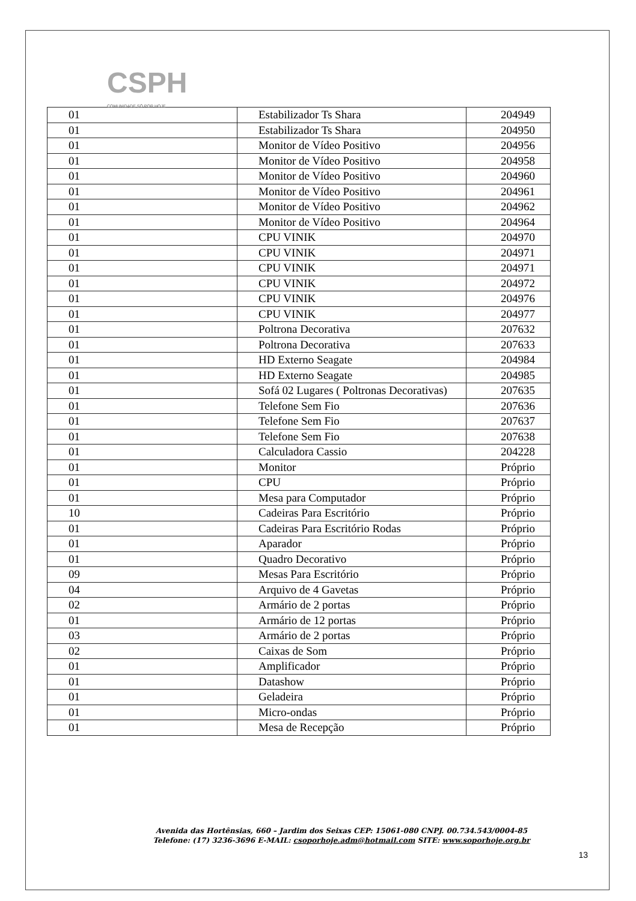CSPH
COMUNIDADE SÓ POR HOJE
| 01 | Estabilizador Ts Shara | 204949 |
| 01 | Estabilizador Ts Shara | 204950 |
| 01 | Monitor de Vídeo Positivo | 204956 |
| 01 | Monitor de Vídeo Positivo | 204958 |
| 01 | Monitor de Vídeo Positivo | 204960 |
| 01 | Monitor de Vídeo Positivo | 204961 |
| 01 | Monitor de Vídeo Positivo | 204962 |
| 01 | Monitor de Vídeo Positivo | 204964 |
| 01 | CPU VINIK | 204970 |
| 01 | CPU VINIK | 204971 |
| 01 | CPU VINIK | 204971 |
| 01 | CPU VINIK | 204972 |
| 01 | CPU VINIK | 204976 |
| 01 | CPU VINIK | 204977 |
| 01 | Poltrona Decorativa | 207632 |
| 01 | Poltrona Decorativa | 207633 |
| 01 | HD Externo Seagate | 204984 |
| 01 | HD Externo Seagate | 204985 |
| 01 | Sofá 02 Lugares ( Poltronas Decorativas) | 207635 |
| 01 | Telefone Sem Fio | 207636 |
| 01 | Telefone Sem Fio | 207637 |
| 01 | Telefone Sem Fio | 207638 |
| 01 | Calculadora Cassio | 204228 |
| 01 | Monitor | Próprio |
| 01 | CPU | Próprio |
| 01 | Mesa para Computador | Próprio |
| 10 | Cadeiras Para Escritório | Próprio |
| 01 | Cadeiras Para Escritório Rodas | Próprio |
| 01 | Aparador | Próprio |
| 01 | Quadro Decorativo | Próprio |
| 09 | Mesas Para Escritório | Próprio |
| 04 | Arquivo de 4 Gavetas | Próprio |
| 02 | Armário de 2 portas | Próprio |
| 01 | Armário de 12 portas | Próprio |
| 03 | Armário de 2 portas | Próprio |
| 02 | Caixas de Som | Próprio |
| 01 | Amplificador | Próprio |
| 01 | Datashow | Próprio |
| 01 | Geladeira | Próprio |
| 01 | Micro-ondas | Próprio |
| 01 | Mesa de Recepção | Próprio |
Avenida das Hortênsias, 660 – Jardim dos Seixas CEP: 15061-080 CNPJ. 00.734.543/0004-85
Telefone: (17) 3236-3696 E-MAIL: csoporhoje.adm@hotmail.com SITE: www.soporhoje.org.br
13